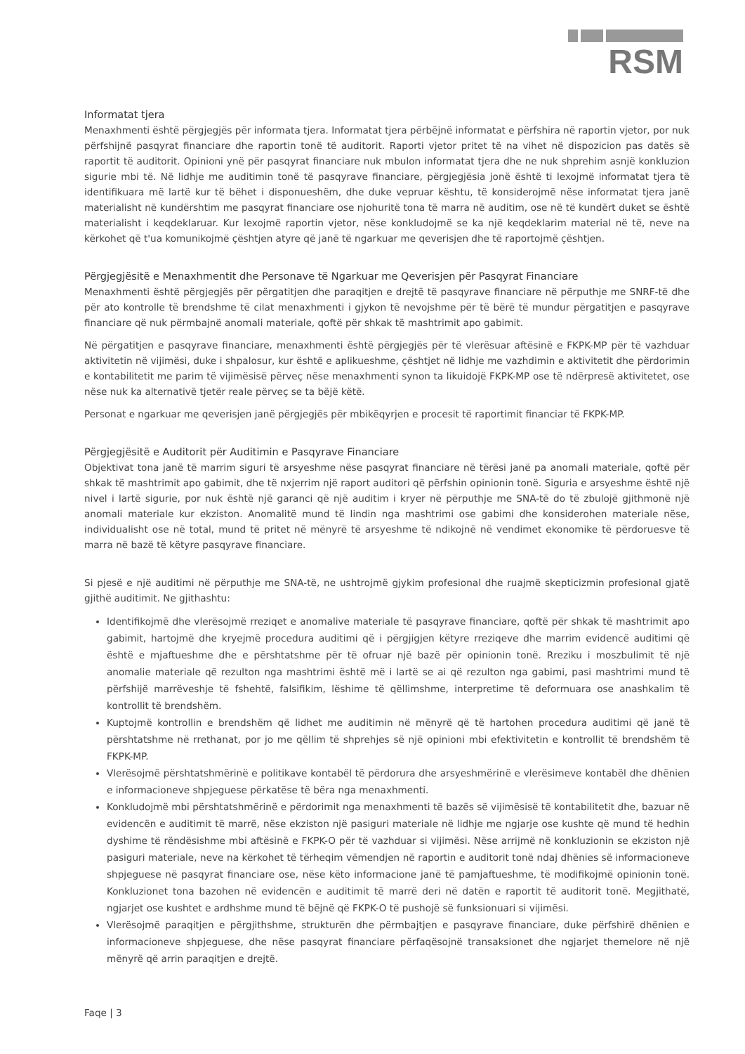RSM
Informatat tjera
Menaxhmenti është përgjegjës për informata tjera. Informatat tjera përbëjnë informatat e përfshira në raportin vjetor, por nuk përfshijnë pasqyrat financiare dhe raportin tonë të auditorit. Raporti vjetor pritet të na vihet në dispozicion pas datës së raportit të auditorit. Opinioni ynë për pasqyrat financiare nuk mbulon informatat tjera dhe ne nuk shprehim asnjë konkluzion sigurie mbi të. Në lidhje me auditimin tonë të pasqyrave financiare, përgjegjësia jonë është ti lexojmë informatat tjera të identifikuara më lartë kur të bëhet i disponueshëm, dhe duke vepruar kështu, të konsiderojmë nëse informatat tjera janë materialisht në kundërshtim me pasqyrat financiare ose njohuritë tona të marra në auditim, ose në të kundërt duket se është materialisht i keqdeklaruar. Kur lexojmë raportin vjetor, nëse konkludojmë se ka një keqdeklarim material në të, neve na kërkohet që t'ua komunikojmë çështjen atyre që janë të ngarkuar me qeverisjen dhe të raportojmë çështjen.
Përgjegjësitë e Menaxhmentit dhe Personave të Ngarkuar me Qeverisjen për Pasqyrat Financiare
Menaxhmenti është përgjegjës për përgatitjen dhe paraqitjen e drejtë të pasqyrave financiare në përputhje me SNRF-të dhe për ato kontrolle të brendshme të cilat menaxhmenti i gjykon të nevojshme për të bërë të mundur përgatitjen e pasqyrave financiare që nuk përmbajnë anomali materiale, qoftë për shkak të mashtrimit apo gabimit.
Në përgatitjen e pasqyrave financiare, menaxhmenti është përgjegjës për të vlerësuar aftësinë e FKPK-MP për të vazhduar aktivitetin në vijimësi, duke i shpalosur, kur është e aplikueshme, çështjet në lidhje me vazhdimin e aktivitetit dhe përdorimin e kontabilitetit me parim të vijimësisë përveç nëse menaxhmenti synon ta likuidojë FKPK-MP ose të ndërpresë aktivitetet, ose nëse nuk ka alternativë tjetër reale përveç se ta bëjë këtë.
Personat e ngarkuar me qeverisjen janë përgjegjës për mbikëqyrjen e procesit të raportimit financiar të FKPK-MP.
Përgjegjësitë e Auditorit për Auditimin e Pasqyrave Financiare
Objektivat tona janë të marrim siguri të arsyeshme nëse pasqyrat financiare në tërësi janë pa anomali materiale, qoftë për shkak të mashtrimit apo gabimit, dhe të nxjerrim një raport auditori që përfshin opinionin tonë. Siguria e arsyeshme është një nivel i lartë sigurie, por nuk është një garanci që një auditim i kryer në përputhje me SNA-të do të zbulojë gjithmonë një anomali materiale kur ekziston. Anomalitë mund të lindin nga mashtrimi ose gabimi dhe konsiderohen materiale nëse, individualisht ose në total, mund të pritet në mënyrë të arsyeshme të ndikojnë në vendimet ekonomike të përdoruesve të marra në bazë të këtyre pasqyrave financiare.
Si pjesë e një auditimi në përputhje me SNA-të, ne ushtrojmë gjykim profesional dhe ruajmë skepticizmin profesional gjatë gjithë auditimit. Ne gjithashtu:
Identifikojmë dhe vlerësojmë rreziqet e anomalive materiale të pasqyrave financiare, qoftë për shkak të mashtrimit apo gabimit, hartojmë dhe kryejmë procedura auditimi që i përgjigjen këtyre rreziqeve dhe marrim evidencë auditimi që është e mjaftueshme dhe e përshtatshme për të ofruar një bazë për opinionin tonë. Rreziku i moszbulimit të një anomalie materiale që rezulton nga mashtrimi është më i lartë se ai që rezulton nga gabimi, pasi mashtrimi mund të përfshijë marrëveshje të fshehtë, falsifikim, lëshime të qëllimshme, interpretime të deformuara ose anashkalim të kontrollit të brendshëm.
Kuptojmë kontrollin e brendshëm që lidhet me auditimin në mënyrë që të hartohen procedura auditimi që janë të përshtatshme në rrethanat, por jo me qëllim të shprehjes së një opinioni mbi efektivitetin e kontrollit të brendshëm të FKPK-MP.
Vlerësojmë përshtatshmërinë e politikave kontabël të përdorura dhe arsyeshmërinë e vlerësimeve kontabël dhe dhënien e informacioneve shpjeguese përkatëse të bëra nga menaxhmenti.
Konkludojmë mbi përshtatshmërinë e përdorimit nga menaxhmenti të bazës së vijimësisë të kontabilitetit dhe, bazuar në evidencën e auditimit të marrë, nëse ekziston një pasiguri materiale në lidhje me ngjarje ose kushte që mund të hedhin dyshime të rëndësishme mbi aftësinë e FKPK-O për të vazhduar si vijimësi. Nëse arrijmë në konkluzionin se ekziston një pasiguri materiale, neve na kërkohet të tërheqim vëmendjen në raportin e auditorit tonë ndaj dhënies së informacioneve shpjeguese në pasqyrat financiare ose, nëse këto informacione janë të pamjaftueshme, të modifikojmë opinionin tonë. Konkluzionet tona bazohen në evidencën e auditimit të marrë deri në datën e raportit të auditorit tonë. Megjithatë, ngjarjet ose kushtet e ardhshme mund të bëjnë që FKPK-O të pushojë së funksionuari si vijimësi.
Vlerësojmë paraqitjen e përgjithshme, strukturën dhe përmbajtjen e pasqyrave financiare, duke përfshirë dhënien e informacioneve shpjeguese, dhe nëse pasqyrat financiare përfaqësojnë transaksionet dhe ngjarjet themelore në një mënyrë që arrin paraqitjen e drejtë.
Faqe | 3